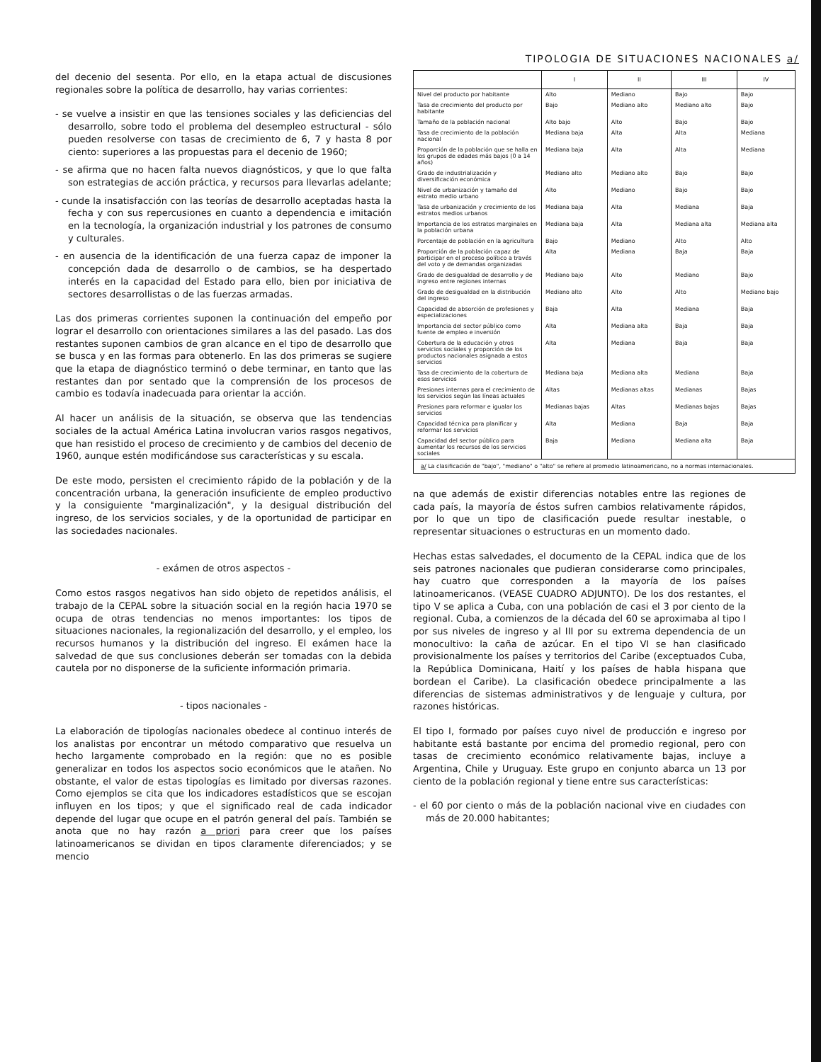del decenio del sesenta. Por ello, en la etapa actual de discusiones regionales sobre la política de desarrollo, hay varias corrientes:
- se vuelve a insistir en que las tensiones sociales y las deficiencias del desarrollo, sobre todo el problema del desempleo estructural - sólo pueden resolverse con tasas de crecimiento de 6, 7 y hasta 8 por ciento: superiores a las propuestas para el decenio de 1960;
- se afirma que no hacen falta nuevos diagnósticos, y que lo que falta son estrategias de acción práctica, y recursos para llevarlas adelante;
- cunde la insatisfacción con las teorías de desarrollo aceptadas hasta la fecha y con sus repercusiones en cuanto a dependencia e imitación en la tecnología, la organización industrial y los patrones de consumo y culturales.
- en ausencia de la identificación de una fuerza capaz de imponer la concepción dada de desarrollo o de cambios, se ha despertado interés en la capacidad del Estado para ello, bien por iniciativa de sectores desarrollistas o de las fuerzas armadas.
Las dos primeras corrientes suponen la continuación del empeño por lograr el desarrollo con orientaciones similares a las del pasado. Las dos restantes suponen cambios de gran alcance en el tipo de desarrollo que se busca y en las formas para obtenerlo. En las dos primeras se sugiere que la etapa de diagnóstico terminó o debe terminar, en tanto que las restantes dan por sentado que la comprensión de los procesos de cambio es todavía inadecuada para orientar la acción.
Al hacer un análisis de la situación, se observa que las tendencias sociales de la actual América Latina involucran varios rasgos negativos, que han resistido el proceso de crecimiento y de cambios del decenio de 1960, aunque estén modificándose sus características y su escala.
De este modo, persisten el crecimiento rápido de la población y de la concentración urbana, la generación insuficiente de empleo productivo y la consiguiente "marginalización", y la desigual distribución del ingreso, de los servicios sociales, y de la oportunidad de participar en las sociedades nacionales.
- exámen de otros aspectos -
Como estos rasgos negativos han sido objeto de repetidos análisis, el trabajo de la CEPAL sobre la situación social en la región hacia 1970 se ocupa de otras tendencias no menos importantes: los tipos de situaciones nacionales, la regionalización del desarrollo, y el empleo, los recursos humanos y la distribución del ingreso. El exámen hace la salvedad de que sus conclusiones deberán ser tomadas con la debida cautela por no disponerse de la suficiente información primaria.
- tipos nacionales -
La elaboración de tipologías nacionales obedece al continuo interés de los analistas por encontrar un método comparativo que resuelva un hecho largamente comprobado en la región: que no es posible generalizar en todos los aspectos socio económicos que le atañen. No obstante, el valor de estas tipologías es limitado por diversas razones. Como ejemplos se cita que los indicadores estadísticos que se escojan influyen en los tipos; y que el significado real de cada indicador depende del lugar que ocupe en el patrón general del país. También se anota que no hay razón a priori para creer que los países latinoamericanos se dividan en tipos claramente diferenciados; y se mencio
TIPOLOGIA DE SITUACIONES NACIONALES a/
| | I | II | III | IV |
| --- | --- | --- | --- | --- |
| Nivel del producto por habitante | Alto | Mediano | Bajo | Bajo |
| Tasa de crecimiento del producto por habitante | Bajo | Mediano alto | Mediano alto | Bajo |
| Tamaño de la población nacional | Alto bajo | Alto | Bajo | Bajo |
| Tasa de crecimiento de la población nacional | Mediana baja | Alta | Alta | Mediana |
| Proporción de la población que se halla en los grupos de edades más bajos (0 a 14 años) | Mediana baja | Alta | Alta | Mediana |
| Grado de industrialización y diversificación económica | Mediano alto | Mediano alto | Bajo | Bajo |
| Nivel de urbanización y tamaño del estrato medio urbano | Alto | Mediano | Bajo | Bajo |
| Tasa de urbanización y crecimiento de los estratos medios urbanos | Mediana baja | Alta | Mediana | Baja |
| Importancia de los estratos marginales en la población urbana | Mediana baja | Alta | Mediana alta | Mediana alta |
| Porcentaje de población en la agricultura | Bajo | Mediano | Alto | Alto |
| Proporción de la población capaz de participar en el proceso político a través del voto y de demandas organizadas | Alta | Mediana | Baja | Baja |
| Grado de desigualdad de desarrollo y de ingreso entre regiones internas | Mediano bajo | Alto | Mediano | Bajo |
| Grado de desigualdad en la distribución del ingreso | Mediano alto | Alto | Alto | Mediano bajo |
| Capacidad de absorción de profesiones y especializaciones | Baja | Alta | Mediana | Baja |
| Importancia del sector público como fuente de empleo e inversión | Alta | Mediana alta | Baja | Baja |
| Cobertura de la educación y otros servicios sociales y proporción de los productos nacionales asignada a estos servicios | Alta | Mediana | Baja | Baja |
| Tasa de crecimiento de la cobertura de esos servicios | Mediana baja | Mediana alta | Mediana | Baja |
| Presiones internas para el crecimiento de los servicios según las líneas actuales | Altas | Medianas altas | Medianas | Bajas |
| Presiones para reformar e igualar los servicios | Medianas bajas | Altas | Medianas bajas | Bajas |
| Capacidad técnica para planificar y reformar los servicios | Alta | Mediana | Baja | Baja |
| Capacidad del sector público para aumentar los recursos de los servicios sociales | Baja | Mediana | Mediana alta | Baja |
| a/ La clasificación de "bajo", "mediano" o "alto" se refiere al promedio latinoamericano, no a normas internacionales. | | | | |
na que además de existir diferencias notables entre las regiones de cada país, la mayoría de éstos sufren cambios relativamente rápidos, por lo que un tipo de clasificación puede resultar inestable, o representar situaciones o estructuras en un momento dado.
Hechas estas salvedades, el documento de la CEPAL indica que de los seis patrones nacionales que pudieran considerarse como principales, hay cuatro que corresponden a la mayoría de los países latinoamericanos. (VEASE CUADRO ADJUNTO). De los dos restantes, el tipo V se aplica a Cuba, con una población de casi el 3 por ciento de la regional. Cuba, a comienzos de la década del 60 se aproximaba al tipo I por sus niveles de ingreso y al III por su extrema dependencia de un monocultivo: la caña de azúcar. En el tipo VI se han clasificado provisionalmente los países y territorios del Caribe (exceptuados Cuba, la República Dominicana, Haití y los países de habla hispana que bordean el Caribe). La clasificación obedece principalmente a las diferencias de sistemas administrativos y de lenguaje y cultura, por razones históricas.
El tipo I, formado por países cuyo nivel de producción e ingreso por habitante está bastante por encima del promedio regional, pero con tasas de crecimiento económico relativamente bajas, incluye a Argentina, Chile y Uruguay. Este grupo en conjunto abarca un 13 por ciento de la población regional y tiene entre sus características:
- el 60 por ciento o más de la población nacional vive en ciudades con más de 20.000 habitantes;